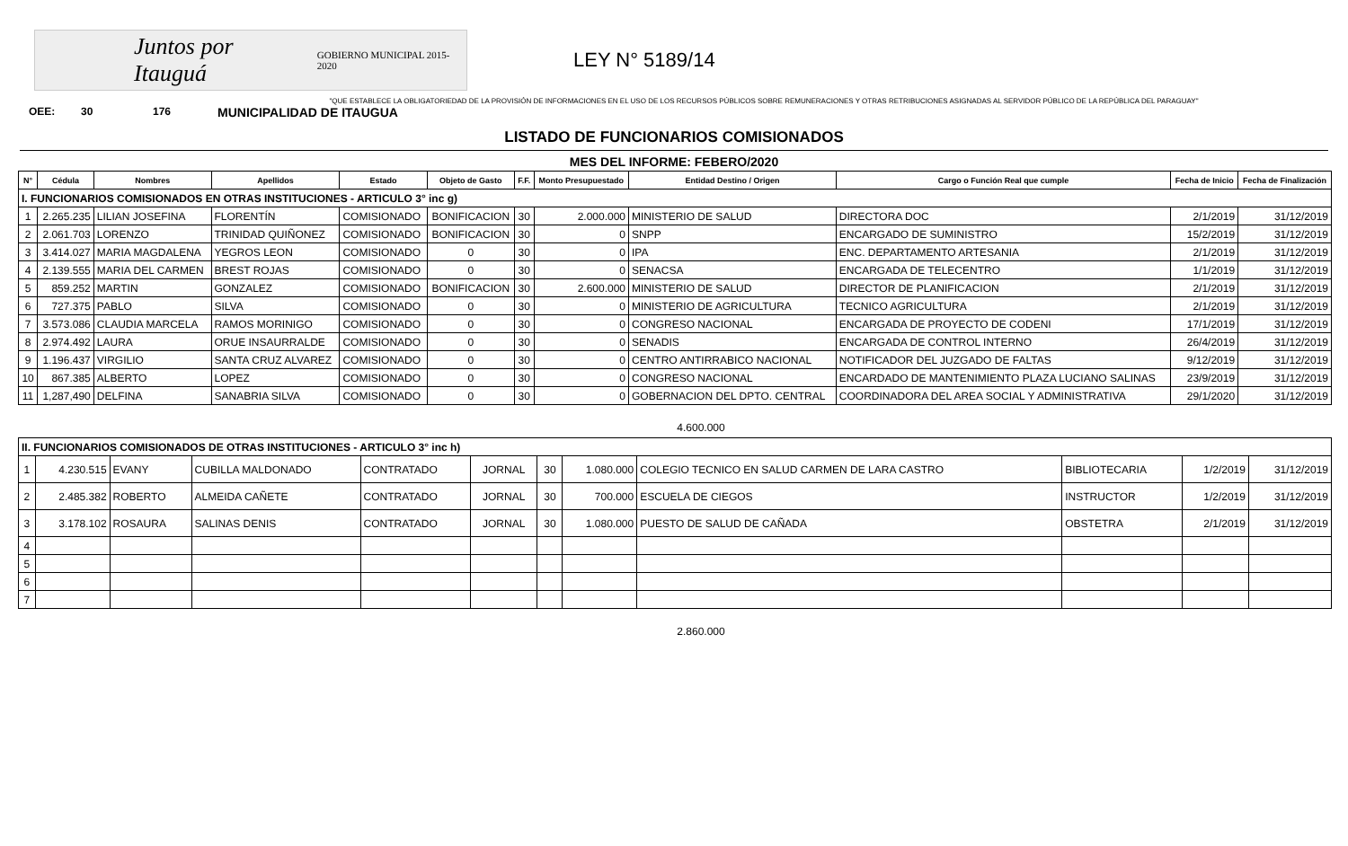Juntos por Itauguá GOBIERNO MUNICIPAL 2015-2020
LEY N° 5189/14
"QUE ESTABLECE LA OBLIGATORIEDAD DE LA PROVISIÓN DE INFORMACIONES EN EL USO DE LOS RECURSOS PÚBLICOS SOBRE REMUNERACIONES Y OTRAS RETRIBUCIONES ASIGNADAS AL SERVIDOR PÚBLICO DE LA REPÚBLICA DEL PARAGUAY"
OEE: 30 176 MUNICIPALIDAD DE ITAUGUA
LISTADO DE FUNCIONARIOS COMISIONADOS
MES DEL INFORME: FEBERO/2020
| N° | Cédula | Nombres | Apellidos | Estado | Objeto de Gasto | F.F. | Monto Presupuestado | Entidad Destino / Origen | Cargo o Función Real que cumple | Fecha de Inicio | Fecha de Finalización |
| --- | --- | --- | --- | --- | --- | --- | --- | --- | --- | --- | --- |
| I. FUNCIONARIOS COMISIONADOS EN OTRAS INSTITUCIONES - ARTICULO 3° inc g) | | | | | | | | | | | |
| 1 | 2.265.235 | LILIAN JOSEFINA | FLORENTÍN | COMISIONADO | BONIFICACION | 30 | 2.000.000 | MINISTERIO DE SALUD | DIRECTORA DOC | 2/1/2019 | 31/12/2019 |
| 2 | 2.061.703 | LORENZO | TRINIDAD QUIÑONEZ | COMISIONADO | BONIFICACION | 30 | 0 | SNPP | ENCARGADO DE SUMINISTRO | 15/2/2019 | 31/12/2019 |
| 3 | 3.414.027 | MARIA MAGDALENA | YEGROS LEON | COMISIONADO | 0 | 30 | 0 | IPA | ENC. DEPARTAMENTO ARTESANIA | 2/1/2019 | 31/12/2019 |
| 4 | 2.139.555 | MARIA DEL CARMEN | BREST ROJAS | COMISIONADO | 0 | 30 | 0 | SENACSA | ENCARGADA DE TELECENTRO | 1/1/2019 | 31/12/2019 |
| 5 | 859.252 | MARTIN | GONZALEZ | COMISIONADO | BONIFICACION | 30 | 2.600.000 | MINISTERIO DE SALUD | DIRECTOR DE PLANIFICACION | 2/1/2019 | 31/12/2019 |
| 6 | 727.375 | PABLO | SILVA | COMISIONADO | 0 | 30 | 0 | MINISTERIO DE AGRICULTURA | TECNICO AGRICULTURA | 2/1/2019 | 31/12/2019 |
| 7 | 3.573.086 | CLAUDIA MARCELA | RAMOS MORINIGO | COMISIONADO | 0 | 30 | 0 | CONGRESO NACIONAL | ENCARGADA DE PROYECTO DE CODENI | 17/1/2019 | 31/12/2019 |
| 8 | 2.974.492 | LAURA | ORUE INSAURRALDE | COMISIONADO | 0 | 30 | 0 | SENADIS | ENCARGADA DE CONTROL INTERNO | 26/4/2019 | 31/12/2019 |
| 9 | 1.196.437 | VIRGILIO | SANTA CRUZ ALVAREZ | COMISIONADO | 0 | 30 | 0 | CENTRO ANTIRRABICO NACIONAL | NOTIFICADOR DEL JUZGADO DE FALTAS | 9/12/2019 | 31/12/2019 |
| 10 | 867.385 | ALBERTO | LOPEZ | COMISIONADO | 0 | 30 | 0 | CONGRESO NACIONAL | ENCARDADO DE MANTENIMIENTO PLAZA LUCIANO SALINAS | 23/9/2019 | 31/12/2019 |
| 11 | 1,287,490 | DELFINA | SANABRIA SILVA | COMISIONADO | 0 | 30 | 0 | GOBERNACION DEL DPTO. CENTRAL | COORDINADORA DEL AREA SOCIAL Y ADMINISTRATIVA | 29/1/2020 | 31/12/2019 |
4.600.000
| II. FUNCIONARIOS COMISIONADOS DE OTRAS INSTITUCIONES - ARTICULO 3° inc h) | | | | | | | | | | | |
| 1 | 4.230.515 | EVANY | CUBILLA MALDONADO | CONTRATADO | JORNAL | 30 | 1.080.000 | COLEGIO TECNICO EN SALUD CARMEN DE LARA CASTRO | BIBLIOTECARIA | 1/2/2019 | 31/12/2019 |
| 2 | 2.485.382 | ROBERTO | ALMEIDA CAÑETE | CONTRATADO | JORNAL | 30 | 700.000 | ESCUELA DE CIEGOS | INSTRUCTOR | 1/2/2019 | 31/12/2019 |
| 3 | 3.178.102 | ROSAURA | SALINAS DENIS | CONTRATADO | JORNAL | 30 | 1.080.000 | PUESTO DE SALUD DE CAÑADA | OBSTETRA | 2/1/2019 | 31/12/2019 |
| 4 | | | | | | | | | | | |
| 5 | | | | | | | | | | | |
| 6 | | | | | | | | | | | |
| 7 | | | | | | | | | | | |
2.860.000